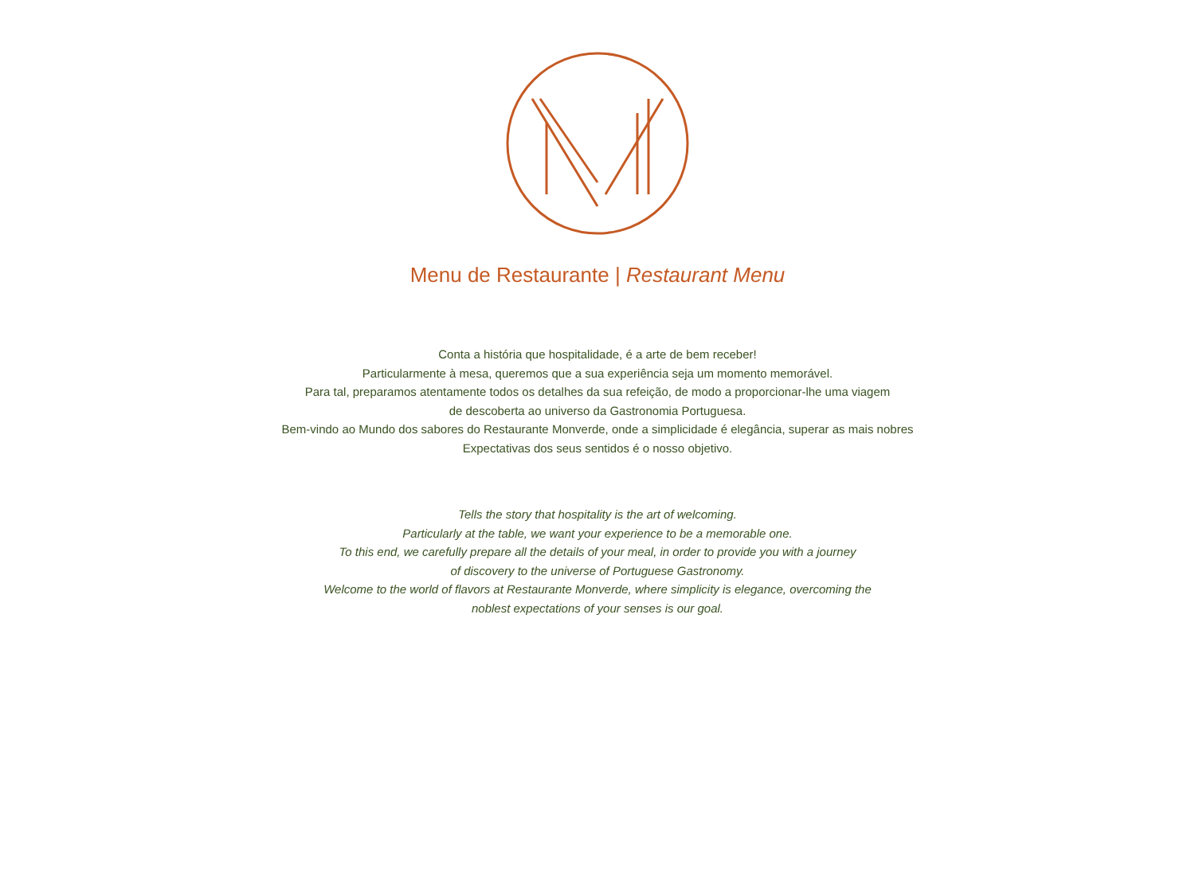Menu de Restaurante | Restaurant Menu
Conta a história que hospitalidade, é a arte de bem receber!
Particularmente à mesa, queremos que a sua experiência seja um momento memorável.
Para tal, preparamos atentamente todos os detalhes da sua refeição, de modo a proporcionar-lhe uma viagem
de descoberta ao universo da Gastronomia Portuguesa.
Bem-vindo ao Mundo dos sabores do Restaurante Monverde, onde a simplicidade é elegância, superar as mais nobres
Expectativas dos seus sentidos é o nosso objetivo.
Tells the story that hospitality is the art of welcoming.
Particularly at the table, we want your experience to be a memorable one.
To this end, we carefully prepare all the details of your meal, in order to provide you with a journey
of discovery to the universe of Portuguese Gastronomy.
Welcome to the world of flavors at Restaurante Monverde, where simplicity is elegance, overcoming the
noblest expectations of your senses is our goal.